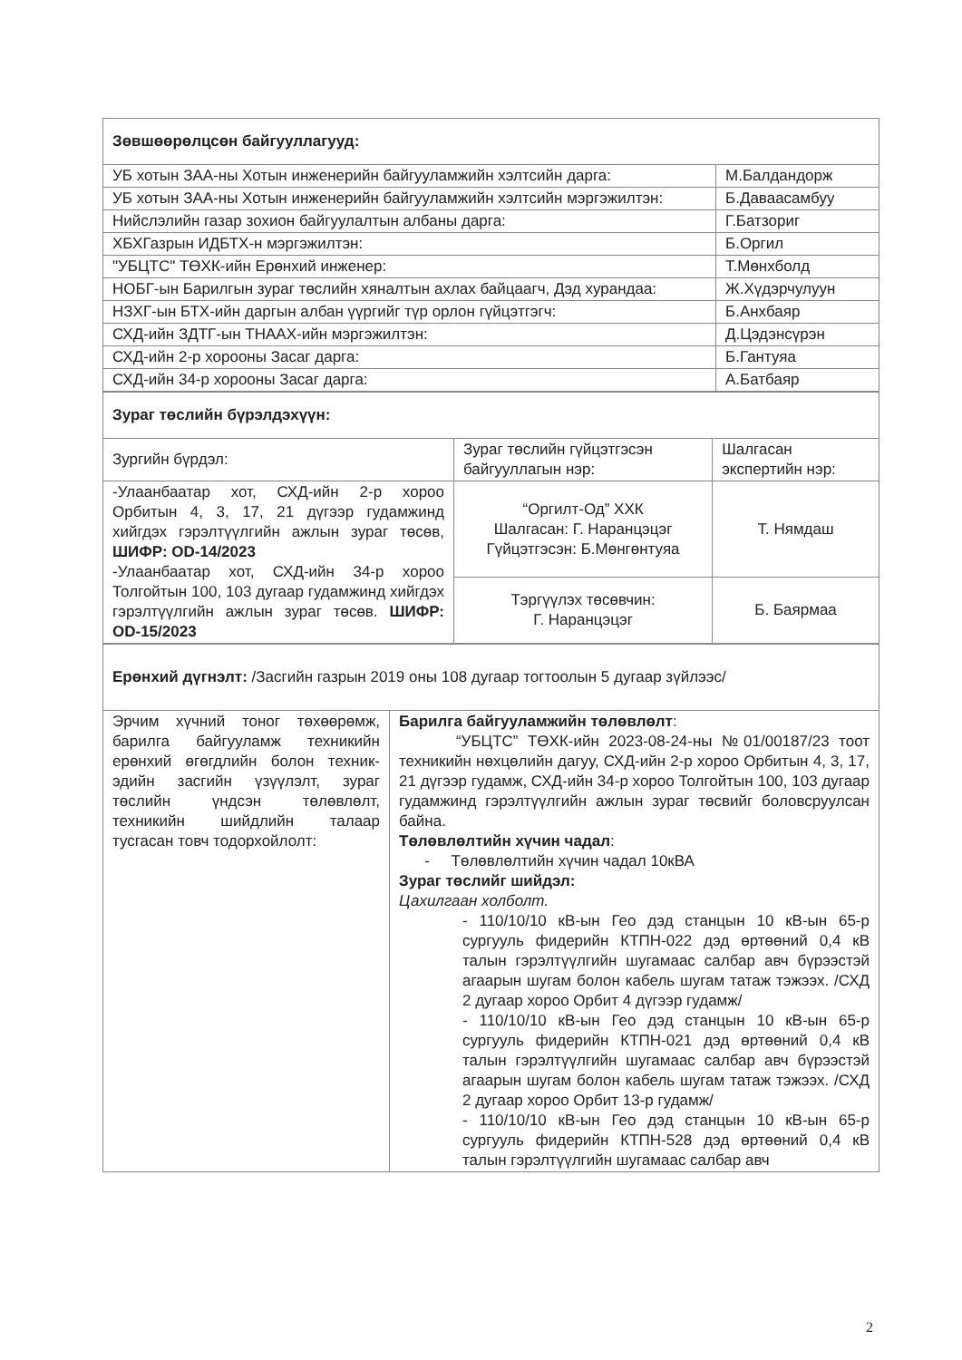| Зөвшөөрөлцсөн байгууллагууд: | |
| УБ хотын ЗАА-ны Хотын инженерийн байгууламжийн хэлтсийн дарга: | М.Балдандорж |
| УБ хотын ЗАА-ны Хотын инженерийн байгууламжийн хэлтсийн мэргэжилтэн: | Б.Даваасамбуу |
| Нийслэлийн газар зохион байгуулалтын албаны дарга: | Г.Батзориг |
| ХБХГазрын ИДБТХ-н мэргэжилтэн: | Б.Оргил |
| "УБЦТС" ТӨХК-ийн Ерөнхий инженер: | Т.Мөнхболд |
| НОБГ-ын Барилгын зураг төслийн хяналтын ахлах байцаагч, Дэд хурандаа: | Ж.Хүдэрчулуун |
| НЗХГ-ын БТХ-ийн даргын албан үүргийг түр орлон гүйцэтгэгч: | Б.Анхбаяр |
| СХД-ийн ЗДТГ-ын ТНААХ-ийн мэргэжилтэн: | Д.Цэдэнсүрэн |
| СХД-ийн 2-р хорооны Засаг дарга: | Б.Гантуяа |
| СХД-ийн 34-р хорооны Засаг дарга: | А.Батбаяр |
| Зураг төслийн бүрэлдэхүүн: | | |
| Зургийн бүрдэл: | Зураг төслийн гүйцэтгэсэн байгууллагын нэр: | Шалгасан экспертийн нэр: |
| -Улаанбаатар хот, СХД-ийн 2-р хороо Орбитын 4, 3, 17, 21 дүгээр гудамжинд хийгдэх гэрэлтүүлгийн ажлын зураг төсөв, ШИФР: OD-14/2023 -Улаанбаатар хот, СХД-ийн 34-р хороо Толгойтын 100, 103 дугаар гудамжинд хийгдэх гэрэлтүүлгийн ажлын зураг төсөв. ШИФР: OD-15/2023 | “Оргилт-Од” ХХК Шалгасан: Г. Наранцэцэг Гүйцэтгэсэн: Б.Мөнгөнтуяа | Т. Нямдаш |
| | Тэргүүлэх төсөвчин: Г. Наранцэцэг | Б. Баярмаа |
| Ерөнхий дүгнэлт: /Засгийн газрын 2019 оны 108 дугаар тогтоолын 5 дугаар зүйлээс/ | |
| Эрчим хүчний тоног төхөөрөмж, барилга байгууламж техникийн ерөнхий өгөгдлийн болон техник-эдийн засгийн үзүүлэлт, зураг төслийн үндсэн төлөвлөлт, техникийн шийдлийн талаар тусгасан товч тодорхойлолт: | Барилга байгууламжийн төлөвлөлт : “УБЦТС” ТӨХК-ийн 2023-08-24-ны №01/00187/23 тоот техникийн нөхцөлийн дагуу, СХД-ийн 2-р хороо Орбитын 4, 3, 17, 21 дүгээр гудамж, СХД-ийн 34-р хороо Толгойтын 100, 103 дугаар гудамжинд гэрэлтүүлгийн ажлын зураг төсвийг боловсруулсан байна. Төлөвлөлтийн хүчин чадал : - Төлөвлөлтийн хүчин чадал 10кВА Зураг төслийг шийдэл: Цахилгаан холболт. - 110/10/10 кВ-ын Гео дэд станцын 10 кВ-ын 65-р сургууль фидерийн КТПН-022 дэд өртөөний 0,4 кВ талын гэрэлтүүлгийн шугамаас салбар авч бүрээстэй агаарын шугам болон кабель шугам татаж тэжээх. /СХД 2 дугаар хороо Орбит 4 дүгээр гудамж/ - 110/10/10 кВ-ын Гео дэд станцын 10 кВ-ын 65-р сургууль фидерийн КТПН-021 дэд өртөөний 0,4 кВ талын гэрэлтүүлгийн шугамаас салбар авч бүрээстэй агаарын шугам болон кабель шугам татаж тэжээх. /СХД 2 дугаар хороо Орбит 13-р гудамж/ - 110/10/10 кВ-ын Гео дэд станцын 10 кВ-ын 65-р сургууль фидерийн КТПН-528 дэд өртөөний 0,4 кВ талын гэрэлтүүлгийн шугамаас салбар авч |
2